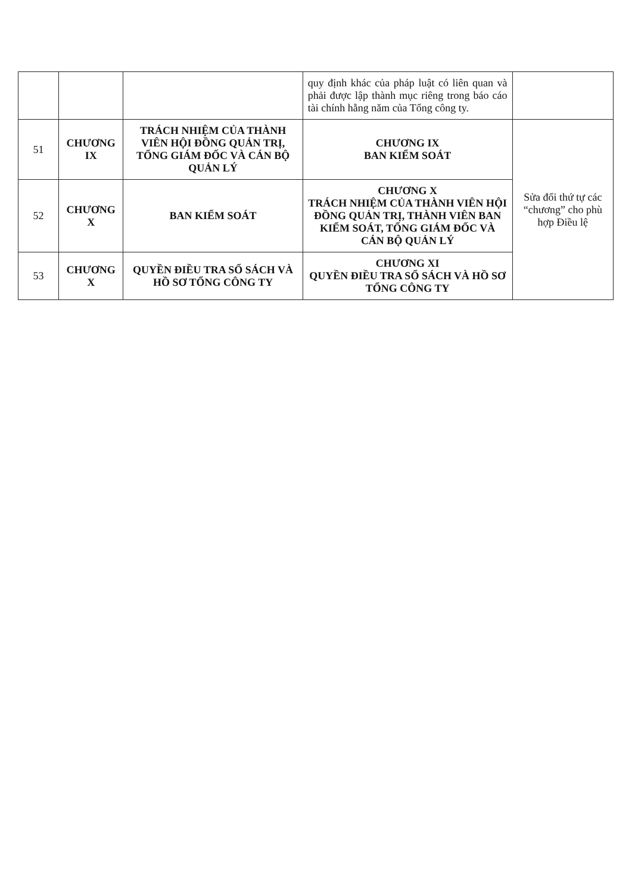| | | | quy định khác của pháp luật có liên quan và phải được lập thành mục riêng trong báo cáo tài chính hằng năm của Tổng công ty. | |
| 51 | CHƯƠNG IX | TRÁCH NHIỆM CỦA THÀNH VIÊN HỘI ĐỒNG QUẢN TRỊ, TỔNG GIÁM ĐỐC VÀ CÁN BỘ QUẢN LÝ | CHƯƠNG IX BAN KIỂM SOÁT | Sửa đổi thứ tự các “chương” cho phù hợp Điều lệ |
| 52 | CHƯƠNG X | BAN KIỂM SOÁT | CHƯƠNG X TRÁCH NHIỆM CỦA THÀNH VIÊN HỘI ĐỒNG QUẢN TRỊ, THÀNH VIÊN BAN KIỂM SOÁT, TỔNG GIÁM ĐỐC VÀ CÁN BỘ QUẢN LÝ | |
| 53 | CHƯƠNG X | QUYỀN ĐIỀU TRA SỔ SÁCH VÀ HỒ SƠ TỔNG CÔNG TY | CHƯƠNG XI QUYỀN ĐIỀU TRA SỔ SÁCH VÀ HỒ SƠ TỔNG CÔNG TY | |